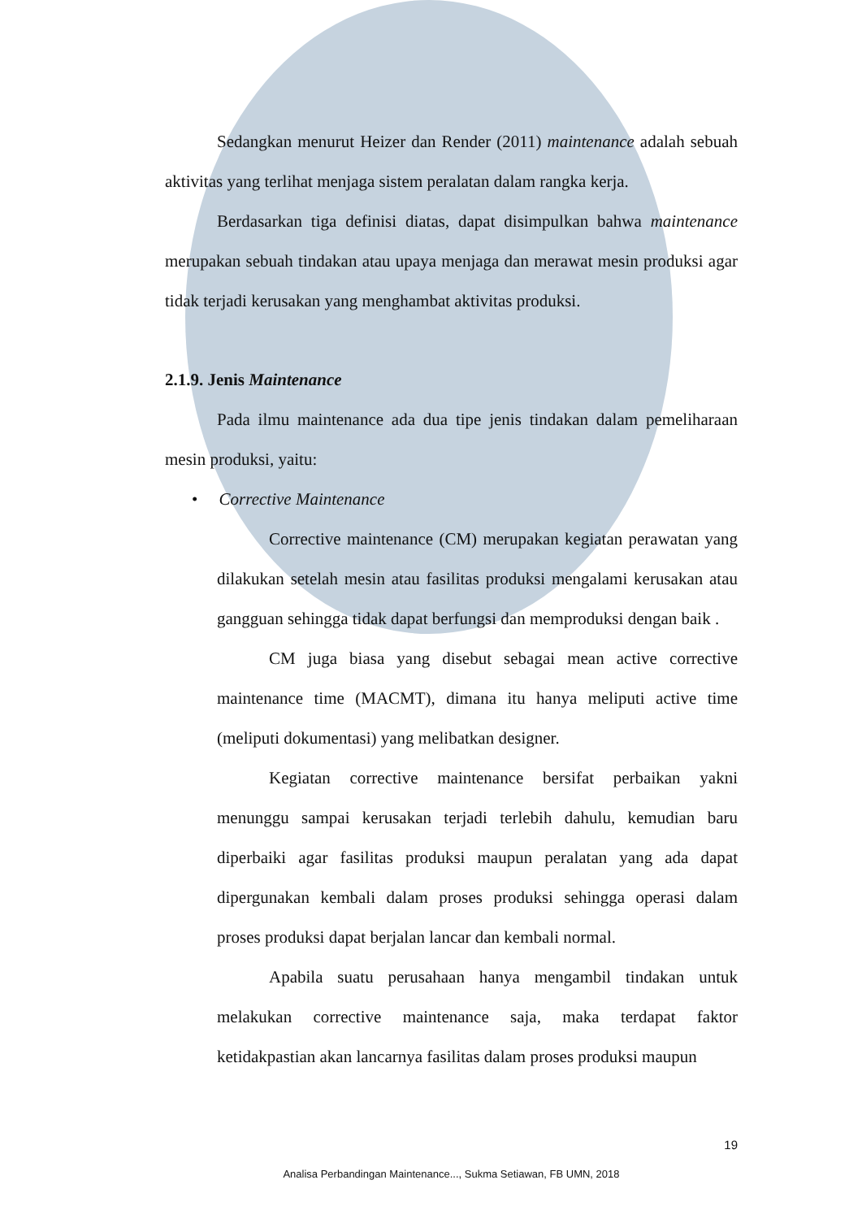Sedangkan menurut Heizer dan Render (2011) maintenance adalah sebuah aktivitas yang terlihat menjaga sistem peralatan dalam rangka kerja.
Berdasarkan tiga definisi diatas, dapat disimpulkan bahwa maintenance merupakan sebuah tindakan atau upaya menjaga dan merawat mesin produksi agar tidak terjadi kerusakan yang menghambat aktivitas produksi.
2.1.9. Jenis Maintenance
Pada ilmu maintenance ada dua tipe jenis tindakan dalam pemeliharaan mesin produksi, yaitu:
• Corrective Maintenance
Corrective maintenance (CM) merupakan kegiatan perawatan yang dilakukan setelah mesin atau fasilitas produksi mengalami kerusakan atau gangguan sehingga tidak dapat berfungsi dan memproduksi dengan baik .
CM juga biasa yang disebut sebagai mean active corrective maintenance time (MACMT), dimana itu hanya meliputi active time (meliputi dokumentasi) yang melibatkan designer.
Kegiatan corrective maintenance bersifat perbaikan yakni menunggu sampai kerusakan terjadi terlebih dahulu, kemudian baru diperbaiki agar fasilitas produksi maupun peralatan yang ada dapat dipergunakan kembali dalam proses produksi sehingga operasi dalam proses produksi dapat berjalan lancar dan kembali normal.
Apabila suatu perusahaan hanya mengambil tindakan untuk melakukan corrective maintenance saja, maka terdapat faktor ketidakpastian akan lancarnya fasilitas dalam proses produksi maupun
19
Analisa Perbandingan Maintenance..., Sukma Setiawan, FB UMN, 2018